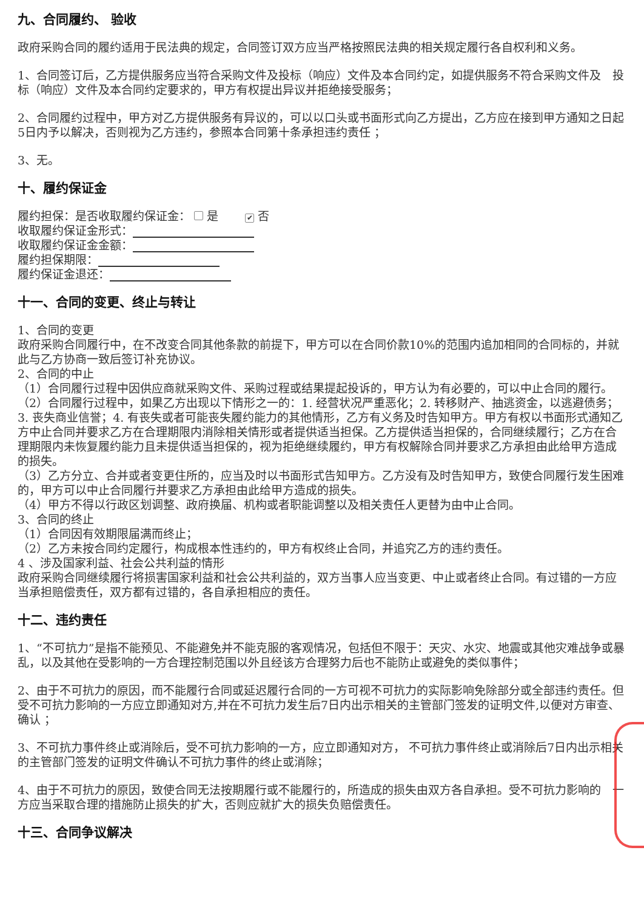九、合同履约、 验收
政府采购合同的履约适用于民法典的规定，合同签订双方应当严格按照民法典的相关规定履行各自权利和义务。
1、合同签订后，乙方提供服务应当符合采购文件及投标（响应）文件及本合同约定，如提供服务不符合采购文件及　投标（响应）文件及本合同约定要求的，甲方有权提出异议并拒绝接受服务；
2、合同履约过程中，甲方对乙方提供服务有异议的，可以以口头或书面形式向乙方提出，乙方应在接到甲方通知之日起5日内予以解决，否则视为乙方违约，参照本合同第十条承担违约责任 ；
3、无。
十、履约保证金
履约担保：是否收取履约保证金： 是　　✔ 否
收取履约保证金形式：
收取履约保证金金额：
履约担保期限：
履约保证金退还：
十一、合同的变更、终止与转让
1、合同的变更
政府采购合同履行中，在不改变合同其他条款的前提下，甲方可以在合同价款10%的范围内追加相同的合同标的，并就此与乙方协商一致后签订补充协议。
2、合同的中止
（1）合同履行过程中因供应商就采购文件、采购过程或结果提起投诉的，甲方认为有必要的，可以中止合同的履行。
（2）合同履行过程中，如果乙方出现以下情形之一的：1. 经营状况严重恶化；2. 转移财产、抽逃资金，以逃避债务；3. 丧失商业信誉；4. 有丧失或者可能丧失履约能力的其他情形，乙方有义务及时告知甲方。甲方有权以书面形式通知乙方中止合同并要求乙方在合理期限内消除相关情形或者提供适当担保。乙方提供适当担保的，合同继续履行；乙方在合理期限内未恢复履约能力且未提供适当担保的，视为拒绝继续履约，甲方有权解除合同并要求乙方承担由此给甲方造成的损失。
（3）乙方分立、合并或者变更住所的，应当及时以书面形式告知甲方。乙方没有及时告知甲方，致使合同履行发生困难的，甲方可以中止合同履行并要求乙方承担由此给甲方造成的损失。
（4）甲方不得以行政区划调整、政府换届、机构或者职能调整以及相关责任人更替为由中止合同。
3、合同的终止
（1）合同因有效期限届满而终止；
（2）乙方未按合同约定履行，构成根本性违约的，甲方有权终止合同，并追究乙方的违约责任。
4 、涉及国家利益、社会公共利益的情形
政府采购合同继续履行将损害国家利益和社会公共利益的，双方当事人应当变更、中止或者终止合同。有过错的一方应当承担赔偿责任，双方都有过错的，各自承担相应的责任。
十二、违约责任
1、“不可抗力”是指不能预见、不能避免并不能克服的客观情况，包括但不限于：天灾、水灾、地震或其他灾难战争或暴乱，以及其他在受影响的一方合理控制范围以外且经该方合理努力后也不能防止或避免的类似事件；
2、由于不可抗力的原因，而不能履行合同或延迟履行合同的一方可视不可抗力的实际影响免除部分或全部违约责任。但受不可抗力影响的一方应立即通知对方,并在不可抗力发生后7日内出示相关的主管部门签发的证明文件,以便对方审查、确认 ；
3、不可抗力事件终止或消除后，受不可抗力影响的一方，应立即通知对方， 不可抗力事件终止或消除后7日内出示相关的主管部门签发的证明文件确认不可抗力事件的终止或消除；
4、由于不可抗力的原因，致使合同无法按期履行或不能履行的，所造成的损失由双方各自承担。受不可抗力影响的　一方应当采取合理的措施防止损失的扩大，否则应就扩大的损失负赔偿责任。
十三、合同争议解决